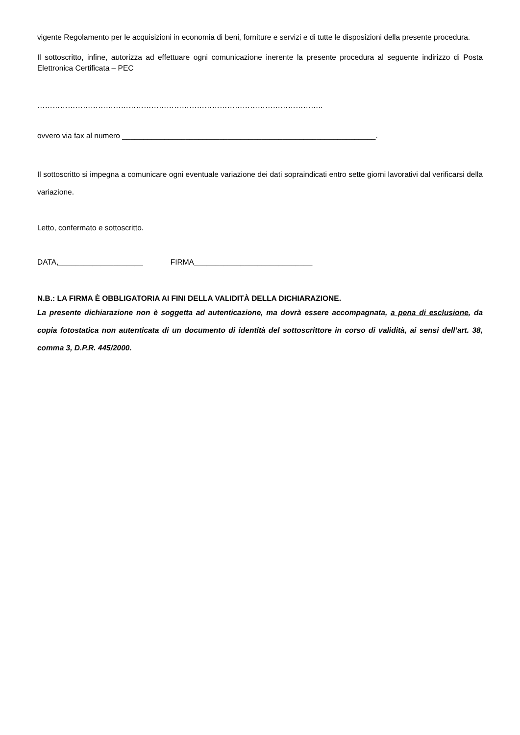vigente Regolamento per le acquisizioni in economia di beni, forniture e servizi e di tutte le disposizioni della presente procedura.
Il sottoscritto, infine, autorizza ad effettuare ogni comunicazione inerente la presente procedura al seguente indirizzo di Posta Elettronica Certificata – PEC
…………………………………………………………………………………………………..
ovvero via fax al numero ____________________________________________________________.
Il sottoscritto si impegna a comunicare ogni eventuale variazione dei dati sopraindicati entro sette giorni lavorativi dal verificarsi della variazione.
Letto, confermato e sottoscritto.
DATA,____________________ FIRMA____________________________
N.B.: LA FIRMA È OBBLIGATORIA AI FINI DELLA VALIDITÀ DELLA DICHIARAZIONE.
La presente dichiarazione non è soggetta ad autenticazione, ma dovrà essere accompagnata, a pena di esclusione, da copia fotostatica non autenticata di un documento di identità del sottoscrittore in corso di validità, ai sensi dell’art. 38, comma 3, D.P.R. 445/2000.